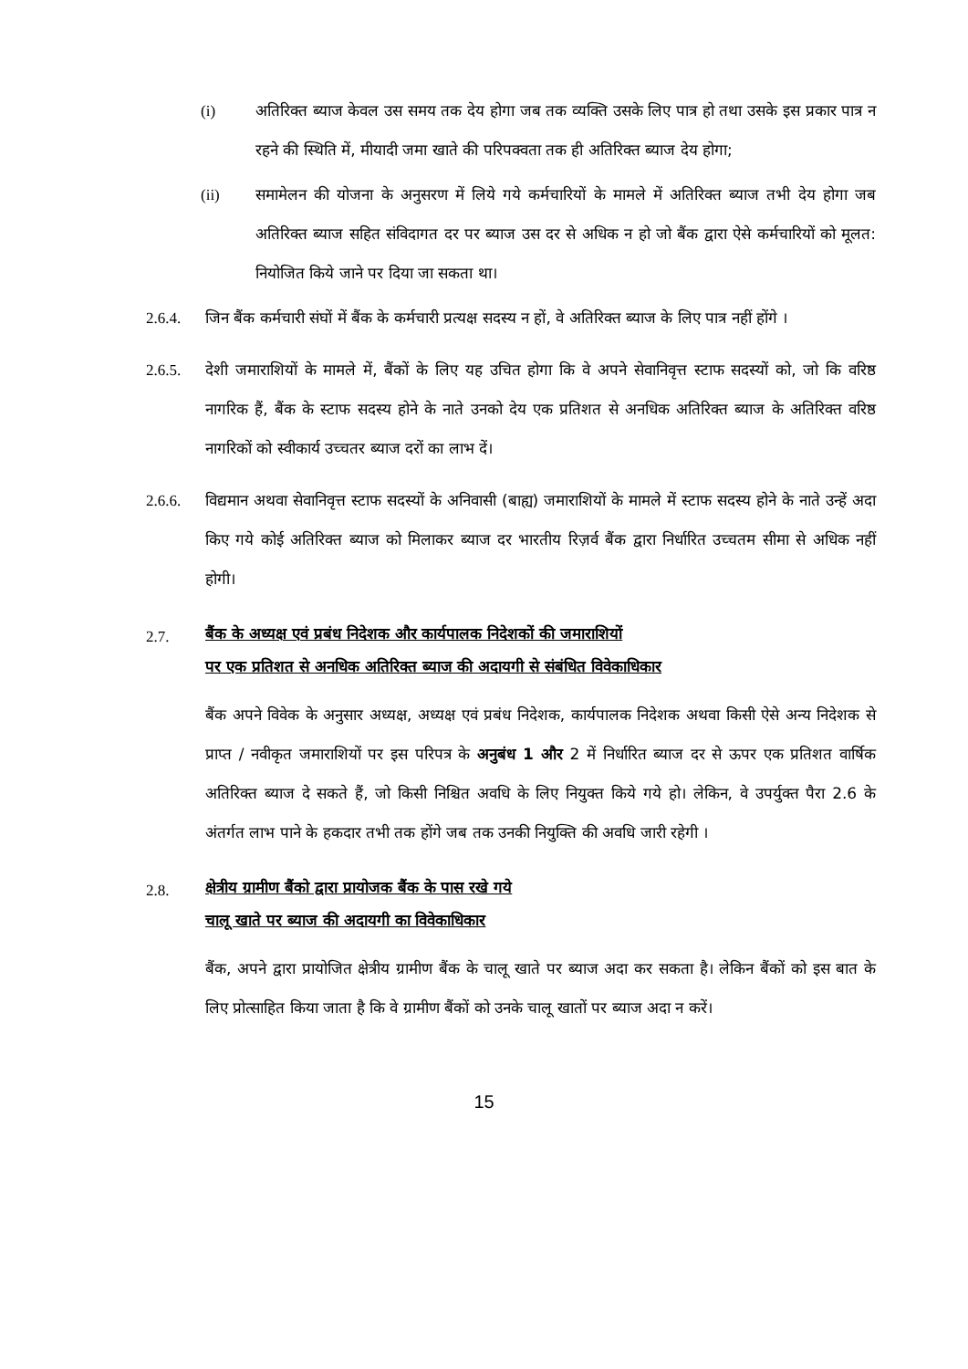(i) अतिरिक्त ब्याज केवल उस समय तक देय होगा जब तक व्यक्ति उसके लिए पात्र हो तथा उसके इस प्रकार पात्र न रहने की स्थिति में, मीयादी जमा खाते की परिपक्वता तक ही अतिरिक्त ब्याज देय होगा;
(ii) समामेलन की योजना के अनुसरण में लिये गये कर्मचारियों के मामले में अतिरिक्त ब्याज तभी देय होगा जब अतिरिक्त ब्याज सहित संविदागत दर पर ब्याज उस दर से अधिक न हो जो बैंक द्वारा ऐसे कर्मचारियों को मूलत: नियोजित किये जाने पर दिया जा सकता था।
2.6.4. जिन बैंक कर्मचारी संघों में बैंक के कर्मचारी प्रत्यक्ष सदस्य न हों, वे अतिरिक्त ब्याज के लिए पात्र नहीं होंगे ।
2.6.5. देशी जमाराशियों के मामले में, बैंकों के लिए यह उचित होगा कि वे अपने सेवानिवृत्त स्टाफ सदस्यों को, जो कि वरिष्ठ नागरिक हैं, बैंक के स्टाफ सदस्य होने के नाते उनको देय एक प्रतिशत से अनधिक अतिरिक्त ब्याज के अतिरिक्त वरिष्ठ नागरिकों को स्वीकार्य उच्चतर ब्याज दरों का लाभ दें।
2.6.6. विद्यमान अथवा सेवानिवृत्त स्टाफ सदस्यों के अनिवासी (बाह्य) जमाराशियों के मामले में स्टाफ सदस्य होने के नाते उन्हें अदा किए गये कोई अतिरिक्त ब्याज को मिलाकर ब्याज दर भारतीय रिज़र्व बैंक द्वारा निर्धारित उच्चतम सीमा से अधिक नहीं होगी।
2.7. बैंक के अध्यक्ष एवं प्रबंध निदेशक और कार्यपालक निदेशकों की जमाराशियों
पर एक प्रतिशत से अनधिक अतिरिक्त ब्याज की अदायगी से संबंधित विवेकाधिकार
बैंक अपने विवेक के अनुसार अध्यक्ष, अध्यक्ष एवं प्रबंध निदेशक, कार्यपालक निदेशक अथवा किसी ऐसे अन्य निदेशक से प्राप्त / नवीकृत जमाराशियों पर इस परिपत्र के अनुबंध 1 और 2 में निर्धारित ब्याज दर से ऊपर एक प्रतिशत वार्षिक अतिरिक्त ब्याज दे सकते हैं, जो किसी निश्चित अवधि के लिए नियुक्त किये गये हो। लेकिन, वे उपर्युक्त पैरा 2.6 के अंतर्गत लाभ पाने के हकदार तभी तक होंगे जब तक उनकी नियुक्ति की अवधि जारी रहेगी ।
2.8. क्षेत्रीय ग्रामीण बैंको द्वारा प्रायोजक बैंक के पास रखे गये
चालू खाते पर ब्याज की अदायगी का विवेकाधिकार
बैंक, अपने द्वारा प्रायोजित क्षेत्रीय ग्रामीण बैंक के चालू खाते पर ब्याज अदा कर सकता है। लेकिन बैंकों को इस बात के लिए प्रोत्साहित किया जाता है कि वे ग्रामीण बैंकों को उनके चालू खातों पर ब्याज अदा न करें।
15